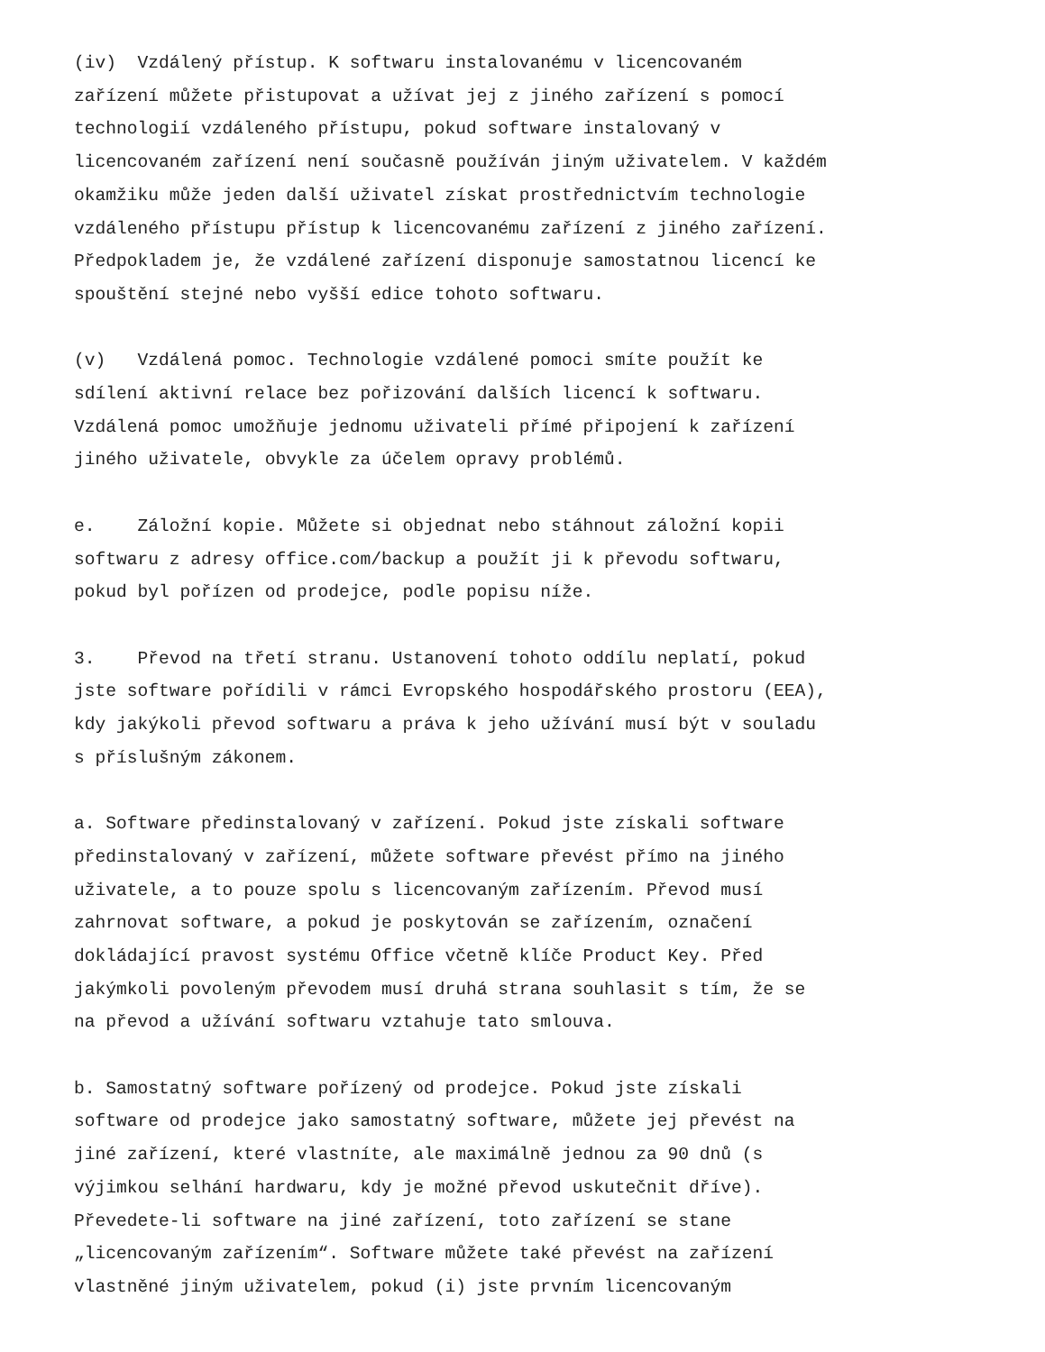(iv) Vzdálený přístup. K softwaru instalovanému v licencovaném zařízení můžete přistupovat a užívat jej z jiného zařízení s pomocí technologií vzdáleného přístupu, pokud software instalovaný v licencovaném zařízení není současně používán jiným uživatelem. V každém okamžiku může jeden další uživatel získat prostřednictvím technologie vzdáleného přístupu přístup k licencovanému zařízení z jiného zařízení. Předpokladem je, že vzdálené zařízení disponuje samostatnou licencí ke spouštění stejné nebo vyšší edice tohoto softwaru.
(v) Vzdálená pomoc. Technologie vzdálené pomoci smíte použít ke sdílení aktivní relace bez pořizování dalších licencí k softwaru. Vzdálená pomoc umožňuje jednomu uživateli přímé připojení k zařízení jiného uživatele, obvykle za účelem opravy problémů.
e. Záložní kopie. Můžete si objednat nebo stáhnout záložní kopii softwaru z adresy office.com/backup a použít ji k převodu softwaru, pokud byl pořízen od prodejce, podle popisu níže.
3. Převod na třetí stranu. Ustanovení tohoto oddílu neplatí, pokud jste software pořídili v rámci Evropského hospodářského prostoru (EEA), kdy jakýkoli převod softwaru a práva k jeho užívání musí být v souladu s příslušným zákonem.
a. Software předinstalovaný v zařízení. Pokud jste získali software předinstalovaný v zařízení, můžete software převést přímo na jiného uživatele, a to pouze spolu s licencovaným zařízením. Převod musí zahrnovat software, a pokud je poskytován se zařízením, označení dokládající pravost systému Office včetně klíče Product Key. Před jakýmkoli povoleným převodem musí druhá strana souhlasit s tím, že se na převod a užívání softwaru vztahuje tato smlouva.
b. Samostatný software pořízený od prodejce. Pokud jste získali software od prodejce jako samostatný software, můžete jej převést na jiné zařízení, které vlastníte, ale maximálně jednou za 90 dnů (s výjimkou selhání hardwaru, kdy je možné převod uskutečnit dříve). Převedete-li software na jiné zařízení, toto zařízení se stane „licencovaným zařízením“. Software můžete také převést na zařízení vlastněné jiným uživatelem, pokud (i) jste prvním licencovaným